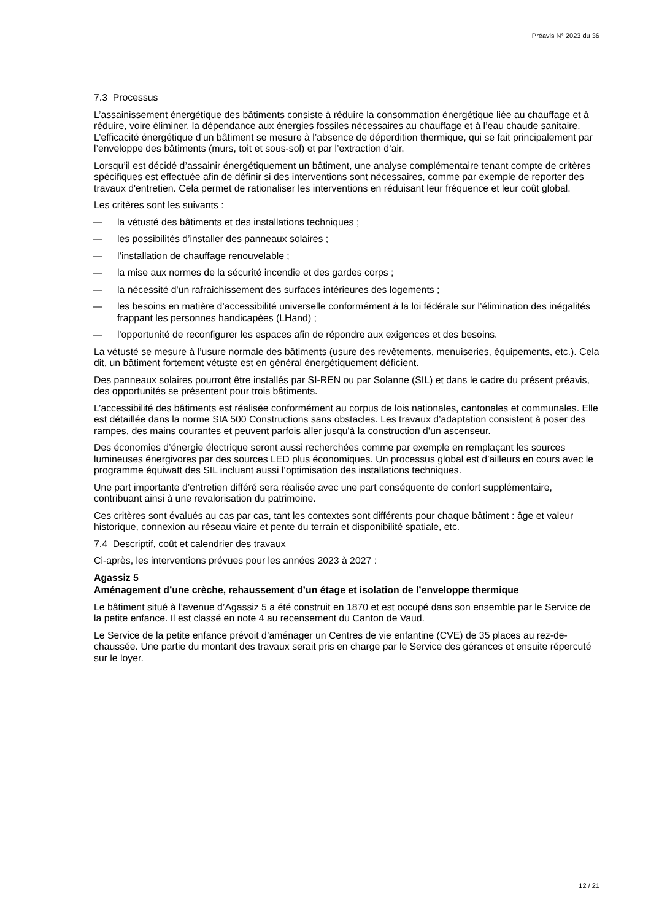Préavis N° 2023 du 36
7.3 Processus
L’assainissement énergétique des bâtiments consiste à réduire la consommation énergétique liée au chauffage et à réduire, voire éliminer, la dépendance aux énergies fossiles nécessaires au chauffage et à l’eau chaude sanitaire. L’efficacité énergétique d’un bâtiment se mesure à l’absence de déperdition thermique, qui se fait principalement par l’enveloppe des bâtiments (murs, toit et sous-sol) et par l’extraction d’air.
Lorsqu’il est décidé d’assainir énergétiquement un bâtiment, une analyse complémentaire tenant compte de critères spécifiques est effectuée afin de définir si des interventions sont nécessaires, comme par exemple de reporter des travaux d'entretien. Cela permet de rationaliser les interventions en réduisant leur fréquence et leur coût global.
Les critères sont les suivants :
— la vétusté des bâtiments et des installations techniques ;
— les possibilités d’installer des panneaux solaires ;
— l’installation de chauffage renouvelable ;
— la mise aux normes de la sécurité incendie et des gardes corps ;
— la nécessité d'un rafraichissement des surfaces intérieures des logements ;
— les besoins en matière d’accessibilité universelle conformément à la loi fédérale sur l’élimination des inégalités frappant les personnes handicapées (LHand) ;
— l'opportunité de reconfigurer les espaces afin de répondre aux exigences et des besoins.
La vétusté se mesure à l’usure normale des bâtiments (usure des revêtements, menuiseries, équipements, etc.). Cela dit, un bâtiment fortement vétuste est en général énergétiquement déficient.
Des panneaux solaires pourront être installés par SI-REN ou par Solanne (SIL) et dans le cadre du présent préavis, des opportunités se présentent pour trois bâtiments.
L’accessibilité des bâtiments est réalisée conformément au corpus de lois nationales, cantonales et communales. Elle est détaillée dans la norme SIA 500 Constructions sans obstacles. Les travaux d’adaptation consistent à poser des rampes, des mains courantes et peuvent parfois aller jusqu'à la construction d’un ascenseur.
Des économies d’énergie électrique seront aussi recherchées comme par exemple en remplaçant les sources lumineuses énergivores par des sources LED plus économiques. Un processus global est d’ailleurs en cours avec le programme équiwatt des SIL incluant aussi l’optimisation des installations techniques.
Une part importante d’entretien différé sera réalisée avec une part conséquente de confort supplémentaire, contribuant ainsi à une revalorisation du patrimoine.
Ces critères sont évalués au cas par cas, tant les contextes sont différents pour chaque bâtiment : âge et valeur historique, connexion au réseau viaire et pente du terrain et disponibilité spatiale, etc.
7.4 Descriptif, coût et calendrier des travaux
Ci-après, les interventions prévues pour les années 2023 à 2027 :
Agassiz 5
Aménagement d’une crèche, rehaussement d’un étage et isolation de l’enveloppe thermique
Le bâtiment situé à l’avenue d’Agassiz 5 a été construit en 1870 et est occupé dans son ensemble par le Service de la petite enfance. Il est classé en note 4 au recensement du Canton de Vaud.
Le Service de la petite enfance prévoit d’aménager un Centres de vie enfantine (CVE) de 35 places au rez-de-chaussée. Une partie du montant des travaux serait pris en charge par le Service des gérances et ensuite répercuté sur le loyer.
12 / 21